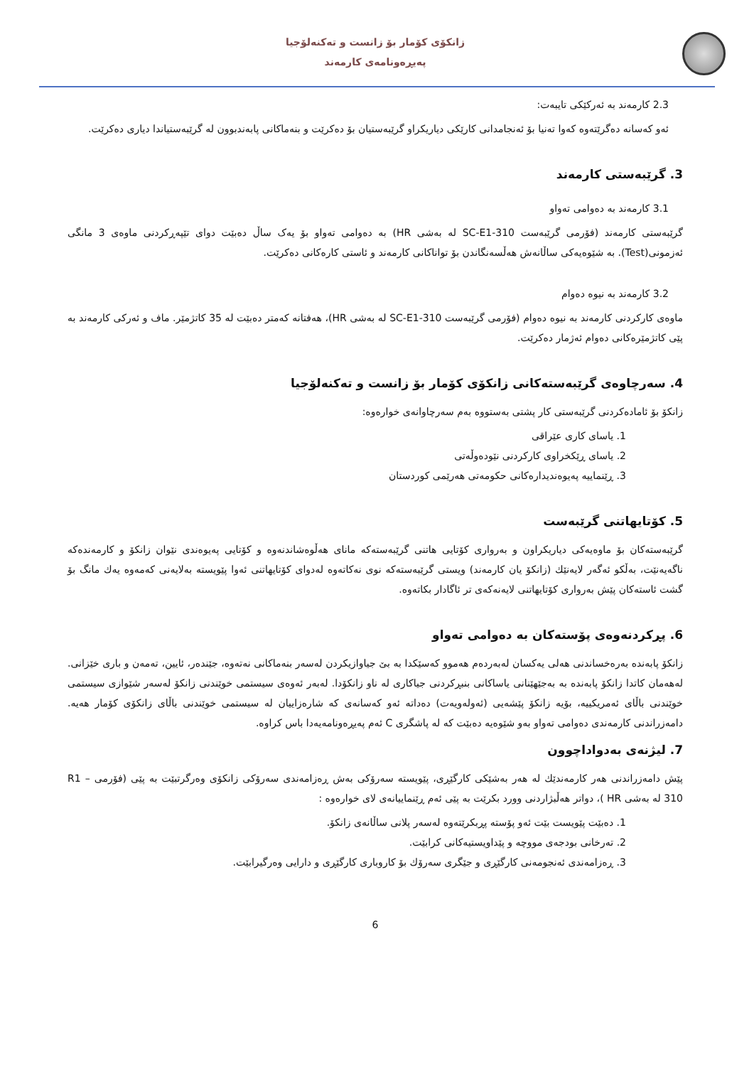زانکۆی کۆمار بۆ زانست و تەکنەلۆجیا
پەیڕەونامەی کارمەند
2.3 کارمەند بە ئەرکێکی تایبەت:
ئەو کەسانە دەگرێتەوە کەوا تەنیا بۆ ئەنجامدانی کارێکی دیاریکراو گرێبەستیان بۆ دەکرێت و بنەماکانی پابەندبوون لە گرێبەستیاندا دیاری دەکرێت.
3. گرێبەستی کارمەند
3.1 کارمەند بە دەوامی تەواو
گرێبەستی کارمەند (فۆرمی گرێبەست 310-SC-E1 لە بەشی HR) بە دەوامی تەواو بۆ یەک ساڵ دەبێت دوای تێپەڕکردنی ماوەی 3 مانگی ئەزمونی(Test). بە شێوەیەکی ساڵانەش هەڵسەنگاندن بۆ تواناکانی کارمەند و ئاستی کارەکانی دەکرێت.
3.2 کارمەند بە نیوە دەوام
ماوەی کارکردنی کارمەند بە نیوە دەوام (فۆرمی گرێبەست 310-SC-E1 لە بەشی HR)، هەفتانە کەمتر دەبێت لە 35 کاتژمێر. ماف و ئەرکی کارمەند بە پێی کاتژمێرەکانی دەوام ئەژمار دەکرێت.
4. سەرچاوەی گرێبەستەکانی زانکۆی کۆمار بۆ زانست و تەکنەلۆجیا
زانکۆ بۆ ئامادەکردنی گرێبەستی کار پشتی بەستووە بەم سەرچاوانەی خوارەوە:
1. یاسای کاری عێراقی
2. یاسای ڕێکخراوی کارکردنی نێودەوڵەتی
3. ڕێنماییە پەیوەندیدارەکانی حکومەتی هەرێمی کوردستان
5. کۆتایهاتنی گرێبەست
گرێبەستەکان بۆ ماوەیەکی دیاریکراون و بەرواری کۆتایی هاتنی گرێبەستەکە مانای هەڵوەشاندنەوە و کۆتایی پەیوەندی نێوان زانکۆ و کارمەندەکە ناگەیەنێت، بەڵکو ئەگەر لایەنێك (زانکۆ یان کارمەند) ویستی گرێبەستەکە نوی نەکاتەوە لەدوای کۆتایهاتنی ئەوا پێویستە بەلایەنی کەمەوە یەك مانگ بۆ گشت ئاستەکان پێش بەرواری کۆتایهاتنی لایەنەکەی تر ئاگادار بکاتەوە.
6. پڕکردنەوەی پۆستەکان بە دەوامی تەواو
زانکۆ پابەندە بەرەخساندنی هەلی یەکسان لەبەردەم هەموو کەسێکدا بە بێ جیاوازیکردن لەسەر بنەماکانی نەتەوە، جێندەر، ئایین، تەمەن و باری خێزانی. لەهەمان کاتدا زانکۆ پابەندە بە بەجێهێنانی یاساکانی بنبڕکردنی جیاکاری لە ناو زانکۆدا. لەبەر ئەوەی سیستمی خوێندنی زانکۆ لەسەر شێوازی سیستمی خوێندنی باڵای ئەمریکییە، بۆیە زانکۆ پێشەیی (ئەولەویەت) دەداتە ئەو کەسانەی کە شارەزاییان لە سیستمی خوێندنی باڵای زانکۆی کۆمار هەیە. دامەزراندنی کارمەندی دەوامی تەواو بەو شێوەیە دەبێت کە لە پاشگری C ئەم پەیڕەونامەیەدا باس کراوە.
7. لیژنەی بەدواداچوون
پێش دامەزراندنی هەر کارمەندێك لە هەر بەشێکی کارگێڕی، پێویستە سەرۆکی بەش ڕەزامەندی سەرۆکی زانکۆی وەرگرتبێت بە پێی (فۆرمی R1 – 310 لە بەشی HR )، دواتر هەڵبژاردنی وورد بکرێت بە پێی ئەم ڕێنماییانەی لای خوارەوە :
1. دەبێت پێویست بێت ئەو پۆستە پڕبکرێتەوە لەسەر پلانی ساڵانەی زانکۆ.
2. تەرخانی بودجەی مووچە و پێداویستیەکانی کرابێت.
3. ڕەزامەندی ئەنجومەنی کارگێڕی و جێگری سەرۆك بۆ کاروباری کارگێڕی و دارایی وەرگیرابێت.
6